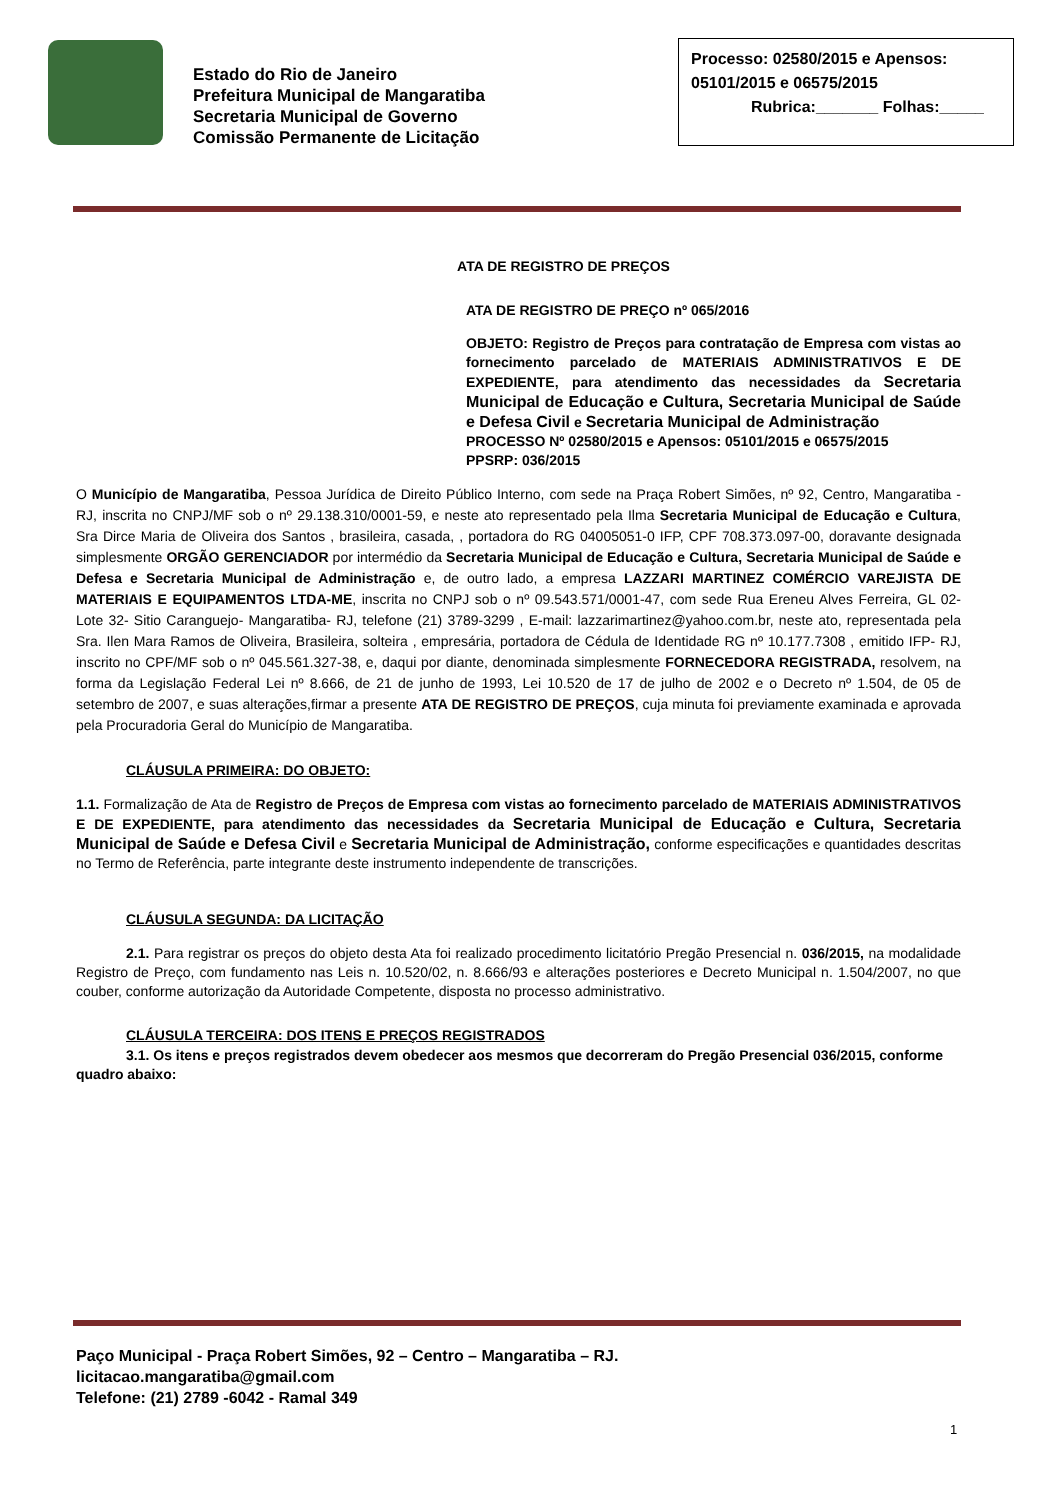Estado do Rio de Janeiro
Prefeitura Municipal de Mangaratiba
Secretaria Municipal de Governo
Comissão Permanente de Licitação
Processo: 02580/2015 e Apensos: 05101/2015 e 06575/2015
Rubrica:_______ Folhas:_____
ATA DE REGISTRO DE PREÇOS
ATA DE REGISTRO DE PREÇO nº 065/2016
OBJETO: Registro de Preços para contratação de Empresa com vistas ao fornecimento parcelado de MATERIAIS ADMINISTRATIVOS E DE EXPEDIENTE, para atendimento das necessidades da Secretaria Municipal de Educação e Cultura, Secretaria Municipal de Saúde e Defesa Civil e Secretaria Municipal de Administração
PROCESSO Nº 02580/2015 e Apensos: 05101/2015 e 06575/2015
PPSRP: 036/2015
O Município de Mangaratiba, Pessoa Jurídica de Direito Público Interno, com sede na Praça Robert Simões, nº 92, Centro, Mangaratiba - RJ, inscrita no CNPJ/MF sob o nº 29.138.310/0001-59, e neste ato representado pela Ilma Secretaria Municipal de Educação e Cultura, Sra Dirce Maria de Oliveira dos Santos , brasileira, casada, , portadora do RG 04005051-0 IFP, CPF 708.373.097-00, doravante designada simplesmente ORGÃO GERENCIADOR por intermédio da Secretaria Municipal de Educação e Cultura, Secretaria Municipal de Saúde e Defesa e Secretaria Municipal de Administração e, de outro lado, a empresa LAZZARI MARTINEZ COMÉRCIO VAREJISTA DE MATERIAIS E EQUIPAMENTOS LTDA-ME, inscrita no CNPJ sob o nº 09.543.571/0001-47, com sede Rua Ereneu Alves Ferreira, GL 02- Lote 32- Sitio Caranguejo- Mangaratiba- RJ, telefone (21) 3789-3299 , E-mail: lazzarimartinez@yahoo.com.br, neste ato, representada pela Sra. Ilen Mara Ramos de Oliveira, Brasileira, solteira , empresária, portadora de Cédula de Identidade RG nº 10.177.7308 , emitido IFP- RJ, inscrito no CPF/MF sob o nº 045.561.327-38, e, daqui por diante, denominada simplesmente FORNECEDORA REGISTRADA, resolvem, na forma da Legislação Federal Lei nº 8.666, de 21 de junho de 1993, Lei 10.520 de 17 de julho de 2002 e o Decreto nº 1.504, de 05 de setembro de 2007, e suas alterações,firmar a presente ATA DE REGISTRO DE PREÇOS, cuja minuta foi previamente examinada e aprovada pela Procuradoria Geral do Município de Mangaratiba.
CLÁUSULA PRIMEIRA: DO OBJETO:
1.1. Formalização de Ata de Registro de Preços de Empresa com vistas ao fornecimento parcelado de MATERIAIS ADMINISTRATIVOS E DE EXPEDIENTE, para atendimento das necessidades da Secretaria Municipal de Educação e Cultura, Secretaria Municipal de Saúde e Defesa Civil e Secretaria Municipal de Administração, conforme especificações e quantidades descritas no Termo de Referência, parte integrante deste instrumento independente de transcrições.
CLÁUSULA SEGUNDA: DA LICITAÇÃO
2.1. Para registrar os preços do objeto desta Ata foi realizado procedimento licitatório Pregão Presencial n. 036/2015, na modalidade Registro de Preço, com fundamento nas Leis n. 10.520/02, n. 8.666/93 e alterações posteriores e Decreto Municipal n. 1.504/2007, no que couber, conforme autorização da Autoridade Competente, disposta no processo administrativo.
CLÁUSULA TERCEIRA: DOS ITENS E PREÇOS REGISTRADOS
3.1. Os itens e preços registrados devem obedecer aos mesmos que decorreram do Pregão Presencial 036/2015, conforme quadro abaixo:
Paço Municipal - Praça Robert Simões, 92 – Centro – Mangaratiba – RJ.
licitacao.mangaratiba@gmail.com
Telefone: (21) 2789 -6042 - Ramal 349
1